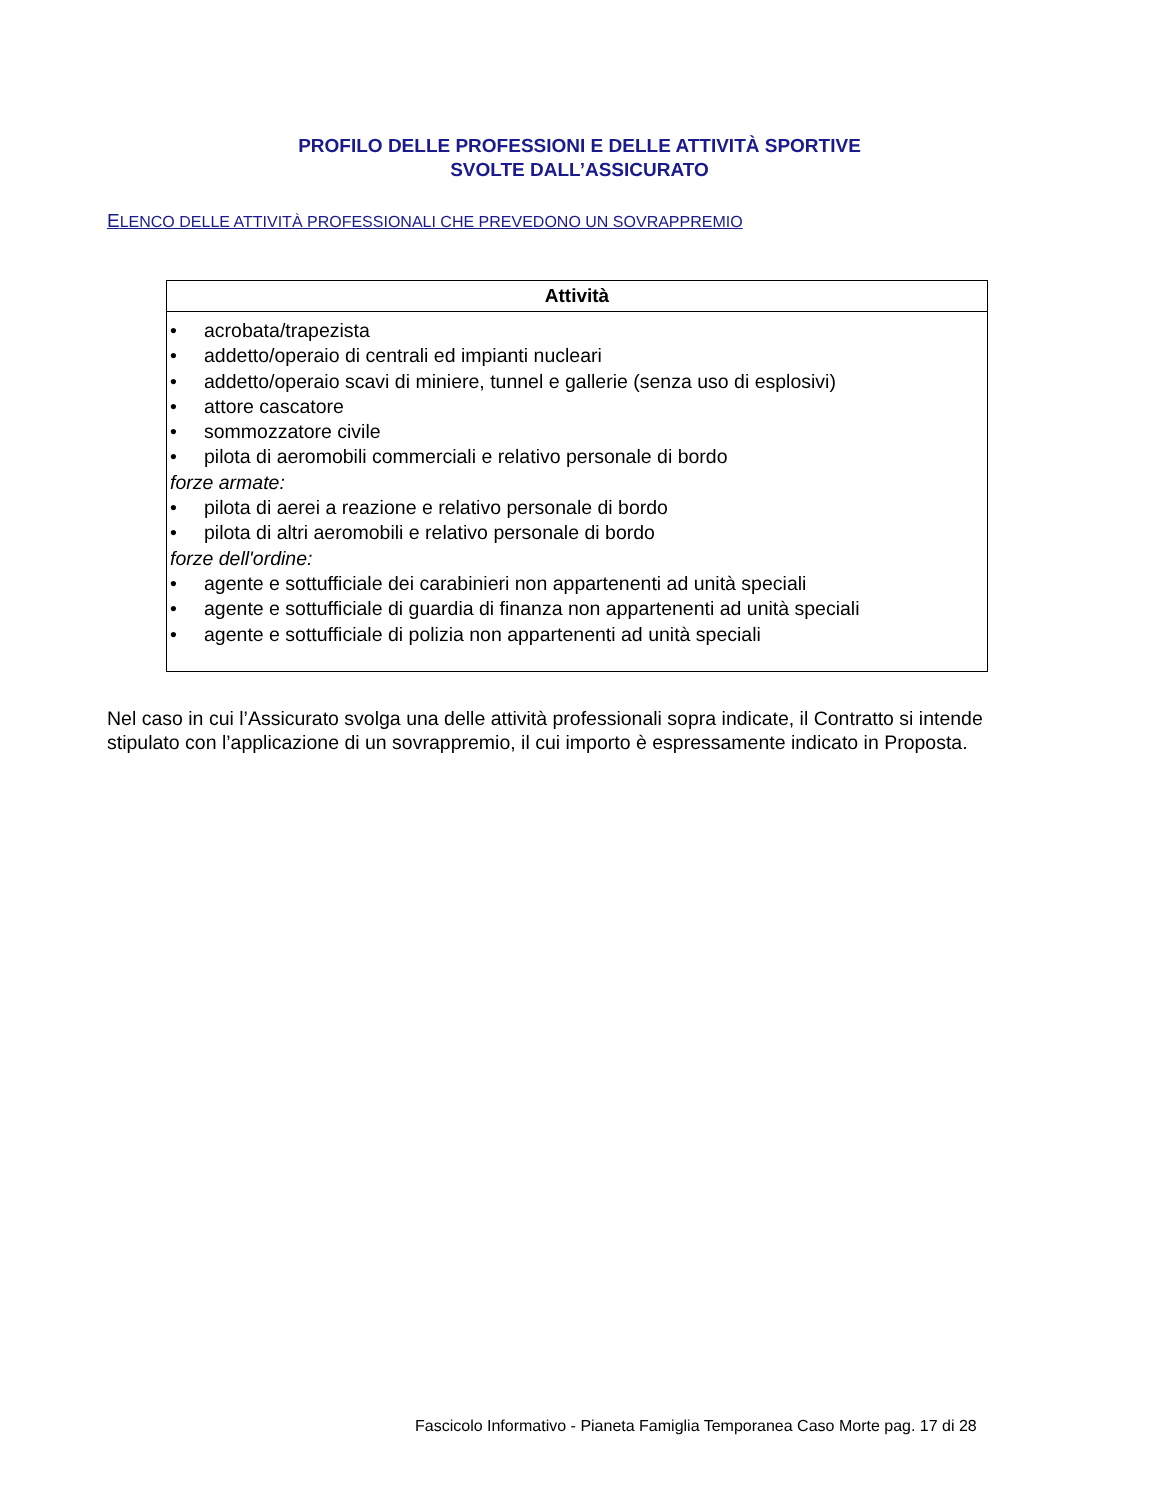PROFILO DELLE PROFESSIONI E DELLE ATTIVITÀ SPORTIVE
SVOLTE DALL’ASSICURATO
ELENCO DELLE ATTIVITÀ PROFESSIONALI CHE PREVEDONO UN SOVRAPPREMIO
| Attività |
| --- |
| • acrobata/trapezista • addetto/operaio di centrali ed impianti nucleari • addetto/operaio scavi di miniere, tunnel e gallerie (senza uso di esplosivi) • attore cascatore • sommozzatore civile • pilota di aeromobili commerciali e relativo personale di bordo forze armate: • pilota di aerei a reazione e relativo personale di bordo • pilota di altri aeromobili e relativo personale di bordo forze dell'ordine: • agente e sottufficiale dei carabinieri non appartenenti ad unità speciali • agente e sottufficiale di guardia di finanza non appartenenti ad unità speciali • agente e sottufficiale di polizia non appartenenti ad unità speciali |
Nel caso in cui l’Assicurato svolga una delle attività professionali sopra indicate, il Contratto si intende stipulato con l’applicazione di un sovrappremio, il cui importo è espressamente indicato in Proposta.
Fascicolo Informativo - Pianeta Famiglia Temporanea Caso Morte pag. 17 di 28